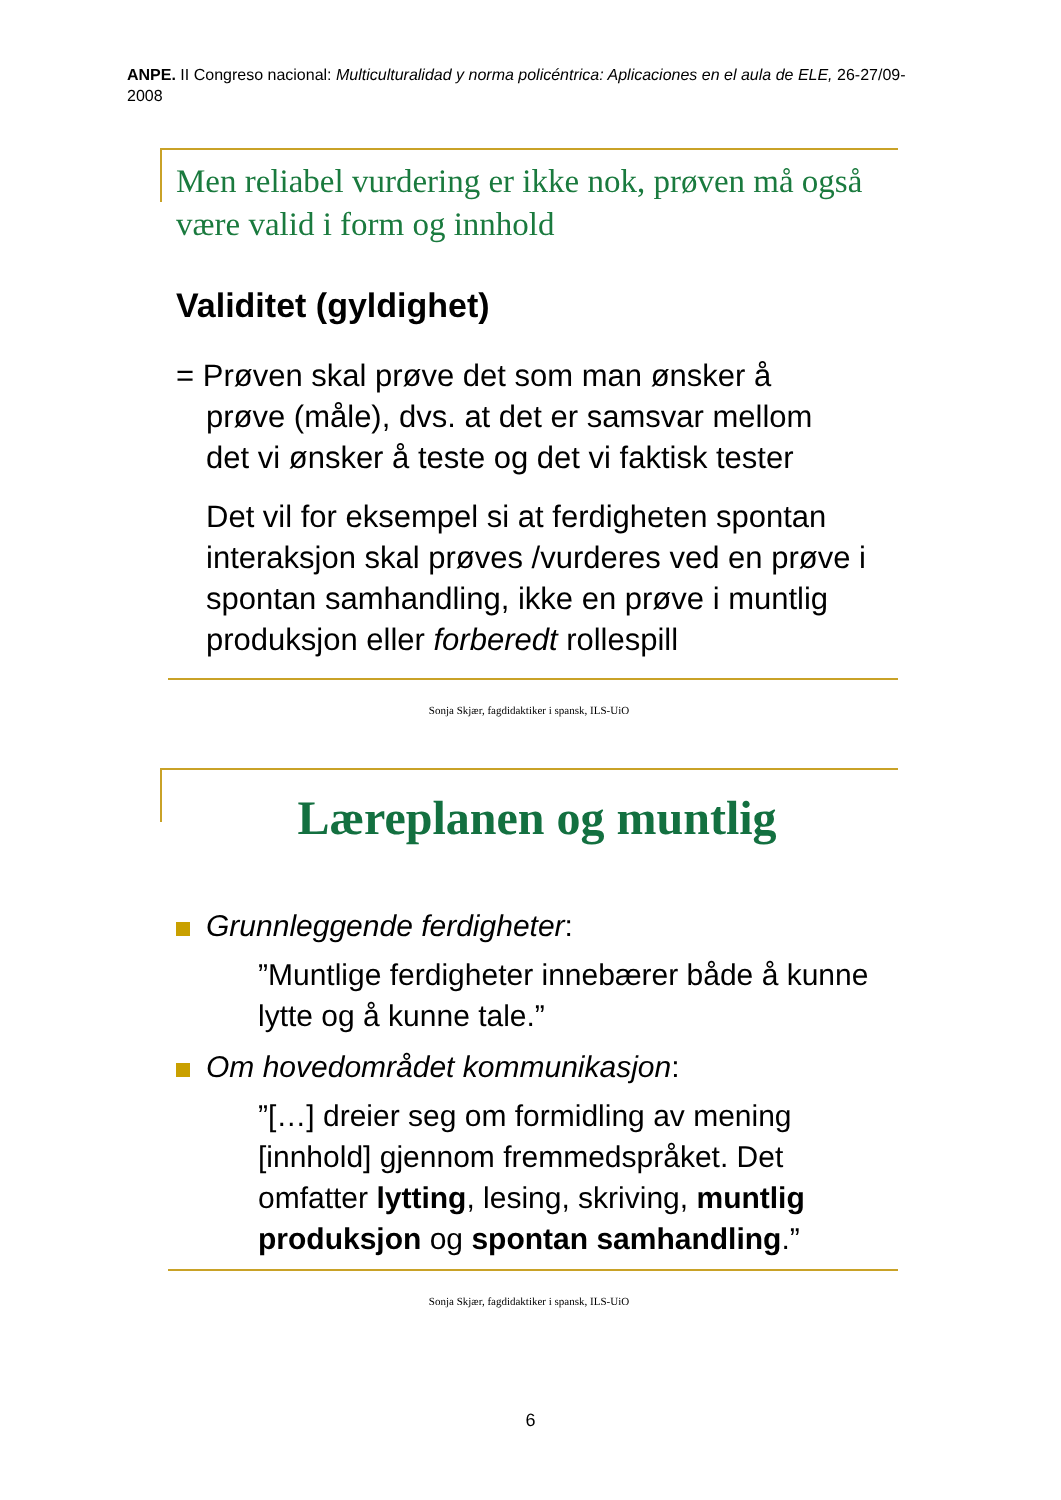ANPE. II Congreso nacional: Multiculturalidad y norma policéntrica: Aplicaciones en el aula de ELE, 26-27/09-2008
Men reliabel vurdering er ikke nok, prøven må også være valid i form og innhold
Validitet (gyldighet)
= Prøven skal prøve det som man ønsker å
prøve (måle), dvs. at det er samsvar mellom
det vi ønsker å teste og det vi faktisk tester
Det vil for eksempel si at ferdigheten spontan interaksjon skal prøves /vurderes ved en prøve i spontan samhandling, ikke en prøve i muntlig produksjon eller forberedt rollespill
Sonja Skjær, fagdidaktiker i spansk, ILS-UiO
Læreplanen og muntlig
Grunnleggende ferdigheter:
”Muntlige ferdigheter innebærer både å kunne lytte og å kunne tale.”
Om hovedområdet kommunikasjon:
”[…] dreier seg om formidling av mening [innhold] gjennom fremmedspråket. Det omfatter lytting, lesing, skriving, muntlig produksjon og spontan samhandling.”
Sonja Skjær, fagdidaktiker i spansk, ILS-UiO
6